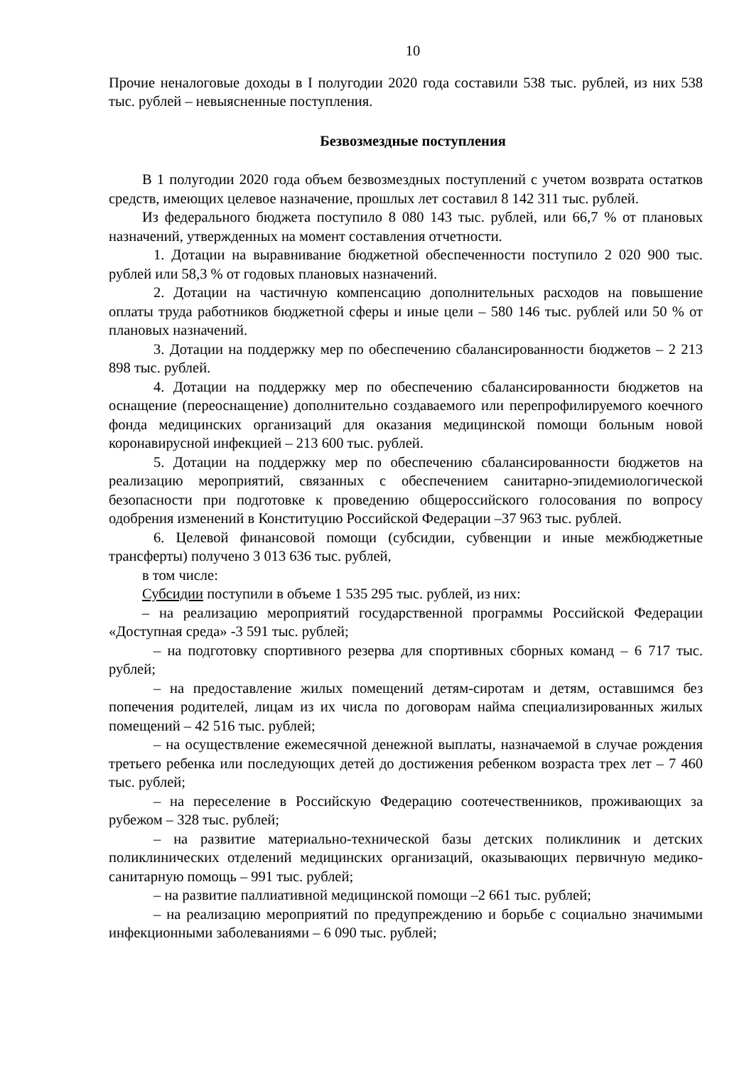10
Прочие неналоговые доходы в I полугодии 2020 года составили 538 тыс. рублей, из них 538 тыс. рублей – невыясненные поступления.
Безвозмездные поступления
В 1 полугодии 2020 года объем безвозмездных поступлений с учетом возврата остатков средств, имеющих целевое назначение, прошлых лет составил 8 142 311 тыс. рублей.
Из федерального бюджета поступило 8 080 143 тыс. рублей, или 66,7 % от плановых назначений, утвержденных на момент составления отчетности.
1. Дотации на выравнивание бюджетной обеспеченности поступило 2 020 900 тыс. рублей или 58,3 % от годовых плановых назначений.
2. Дотации на частичную компенсацию дополнительных расходов на повышение оплаты труда работников бюджетной сферы и иные цели – 580 146 тыс. рублей или 50 % от плановых назначений.
3. Дотации на поддержку мер по обеспечению сбалансированности бюджетов – 2 213 898 тыс. рублей.
4. Дотации на поддержку мер по обеспечению сбалансированности бюджетов на оснащение (переоснащение) дополнительно создаваемого или перепрофилируемого коечного фонда медицинских организаций для оказания медицинской помощи больным новой коронавирусной инфекцией – 213 600 тыс. рублей.
5. Дотации на поддержку мер по обеспечению сбалансированности бюджетов на реализацию мероприятий, связанных с обеспечением санитарно-эпидемиологической безопасности при подготовке к проведению общероссийского голосования по вопросу одобрения изменений в Конституцию Российской Федерации –37 963 тыс. рублей.
6. Целевой финансовой помощи (субсидии, субвенции и иные межбюджетные трансферты) получено 3 013 636 тыс. рублей,
в том числе:
Субсидии поступили в объеме 1 535 295 тыс. рублей, из них:
– на реализацию мероприятий государственной программы Российской Федерации «Доступная среда» -3 591 тыс. рублей;
– на подготовку спортивного резерва для спортивных сборных команд – 6 717 тыс. рублей;
– на предоставление жилых помещений детям-сиротам и детям, оставшимся без попечения родителей, лицам из их числа по договорам найма специализированных жилых помещений – 42 516 тыс. рублей;
– на осуществление ежемесячной денежной выплаты, назначаемой в случае рождения третьего ребенка или последующих детей до достижения ребенком возраста трех лет – 7 460 тыс. рублей;
– на переселение в Российскую Федерацию соотечественников, проживающих за рубежом – 328 тыс. рублей;
– на развитие материально-технической базы детских поликлиник и детских поликлинических отделений медицинских организаций, оказывающих первичную медико-санитарную помощь – 991 тыс. рублей;
– на развитие паллиативной медицинской помощи –2 661 тыс. рублей;
– на реализацию мероприятий по предупреждению и борьбе с социально значимыми инфекционными заболеваниями – 6 090 тыс. рублей;